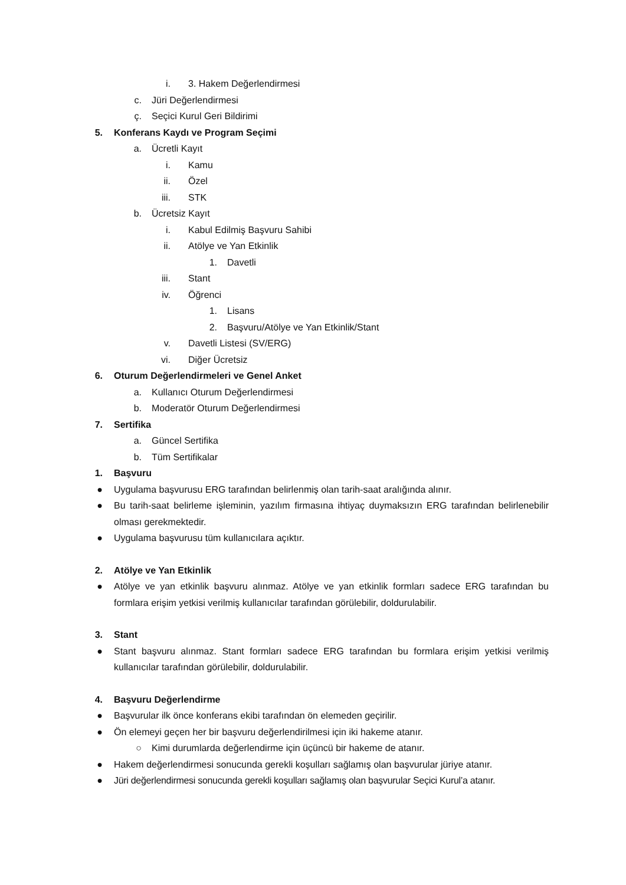i. 3. Hakem Değerlendirmesi
c. Jüri Değerlendirmesi
ç. Seçici Kurul Geri Bildirimi
5. Konferans Kaydı ve Program Seçimi
a. Ücretli Kayıt
i. Kamu
ii. Özel
iii. STK
b. Ücretsiz Kayıt
i. Kabul Edilmiş Başvuru Sahibi
ii. Atölye ve Yan Etkinlik
1. Davetli
iii. Stant
iv. Öğrenci
1. Lisans
2. Başvuru/Atölye ve Yan Etkinlik/Stant
v. Davetli Listesi (SV/ERG)
vi. Diğer Ücretsiz
6. Oturum Değerlendirmeleri ve Genel Anket
a. Kullanıcı Oturum Değerlendirmesi
b. Moderatör Oturum Değerlendirmesi
7. Sertifika
a. Güncel Sertifika
b. Tüm Sertifikalar
1. Başvuru
● Uygulama başvurusu ERG tarafından belirlenmiş olan tarih-saat aralığında alınır.
● Bu tarih-saat belirleme işleminin, yazılım firmasına ihtiyaç duymaksızın ERG tarafından belirlenebilir olması gerekmektedir.
● Uygulama başvurusu tüm kullanıcılara açıktır.
2. Atölye ve Yan Etkinlik
● Atölye ve yan etkinlik başvuru alınmaz. Atölye ve yan etkinlik formları sadece ERG tarafından bu formlara erişim yetkisi verilmiş kullanıcılar tarafından görülebilir, doldurulabilir.
3. Stant
● Stant başvuru alınmaz. Stant formları sadece ERG tarafından bu formlara erişim yetkisi verilmiş kullanıcılar tarafından görülebilir, doldurulabilir.
4. Başvuru Değerlendirme
● Başvurular ilk önce konferans ekibi tarafından ön elemeden geçirilir.
● Ön elemeyi geçen her bir başvuru değerlendirilmesi için iki hakeme atanır.
○ Kimi durumlarda değerlendirme için üçüncü bir hakeme de atanır.
● Hakem değerlendirmesi sonucunda gerekli koşulları sağlamış olan başvurular jüriye atanır.
● Jüri değerlendirmesi sonucunda gerekli koşulları sağlamış olan başvurular Seçici Kurul’a atanır.